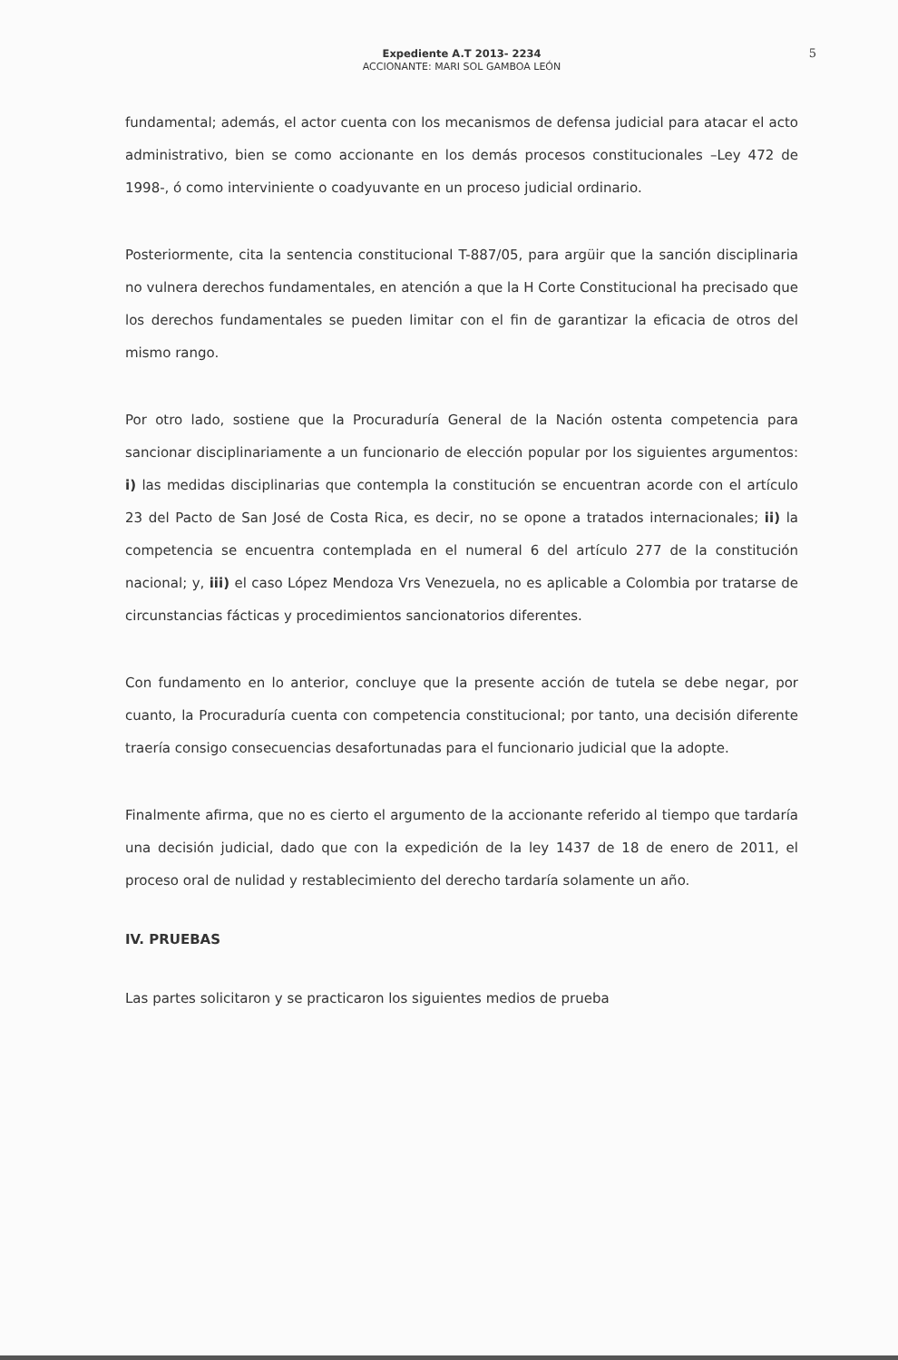Expediente A.T 2013- 2234
ACCIONANTE: MARI SOL GAMBOA LEÓN
5
fundamental; además, el actor cuenta con los mecanismos de defensa judicial para atacar el acto administrativo, bien se como accionante en los demás procesos constitucionales –Ley 472 de 1998-, ó como interviniente o coadyuvante en un proceso judicial ordinario.
Posteriormente, cita la sentencia constitucional T-887/05, para argüir que la sanción disciplinaria no vulnera derechos fundamentales, en atención a que la H Corte Constitucional ha precisado que los derechos fundamentales se pueden limitar con el fin de garantizar la eficacia de otros del mismo rango.
Por otro lado, sostiene que la Procuraduría General de la Nación ostenta competencia para sancionar disciplinariamente a un funcionario de elección popular por los siguientes argumentos: i) las medidas disciplinarias que contempla la constitución se encuentran acorde con el artículo 23 del Pacto de San José de Costa Rica, es decir, no se opone a tratados internacionales; ii) la competencia se encuentra contemplada en el numeral 6 del artículo 277 de la constitución nacional; y, iii) el caso López Mendoza Vrs Venezuela, no es aplicable a Colombia por tratarse de circunstancias fácticas y procedimientos sancionatorios diferentes.
Con fundamento en lo anterior, concluye que la presente acción de tutela se debe negar, por cuanto, la Procuraduría cuenta con competencia constitucional; por tanto, una decisión diferente traería consigo consecuencias desafortunadas para el funcionario judicial que la adopte.
Finalmente afirma, que no es cierto el argumento de la accionante referido al tiempo que tardaría una decisión judicial, dado que con la expedición de la ley 1437 de 18 de enero de 2011, el proceso oral de nulidad y restablecimiento del derecho tardaría solamente un año.
IV. PRUEBAS
Las partes solicitaron y se practicaron los siguientes medios de prueba